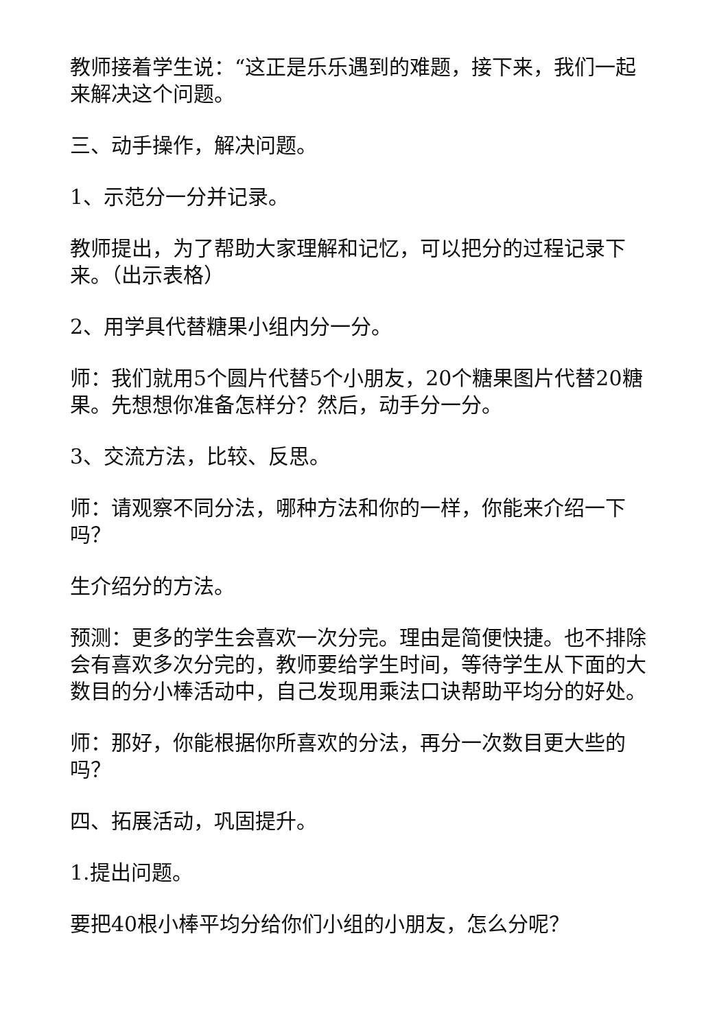教师接着学生说：“这正是乐乐遇到的难题，接下来，我们一起来解决这个问题。
三、动手操作，解决问题。
1、示范分一分并记录。
教师提出，为了帮助大家理解和记忆，可以把分的过程记录下来。（出示表格）
2、用学具代替糖果小组内分一分。
师：我们就用5个圆片代替5个小朋友，20个糖果图片代替20糖果。先想想你准备怎样分？然后，动手分一分。
3、交流方法，比较、反思。
师：请观察不同分法，哪种方法和你的一样，你能来介绍一下吗？
生介绍分的方法。
预测：更多的学生会喜欢一次分完。理由是简便快捷。也不排除会有喜欢多次分完的，教师要给学生时间，等待学生从下面的大数目的分小棒活动中，自己发现用乘法口诀帮助平均分的好处。
师：那好，你能根据你所喜欢的分法，再分一次数目更大些的吗？
四、拓展活动，巩固提升。
1.提出问题。
要把40根小棒平均分给你们小组的小朋友，怎么分呢？